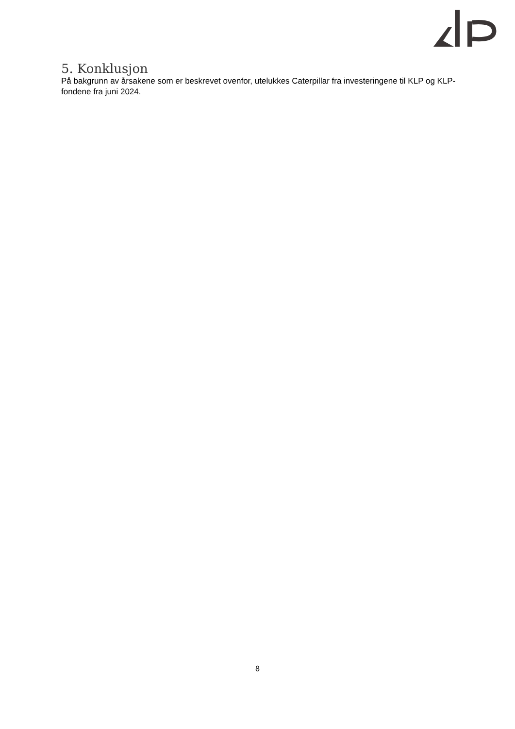5. Konklusjon
På bakgrunn av årsakene som er beskrevet ovenfor, utelukkes Caterpillar fra investeringene til KLP og KLP-fondene fra juni 2024.
8